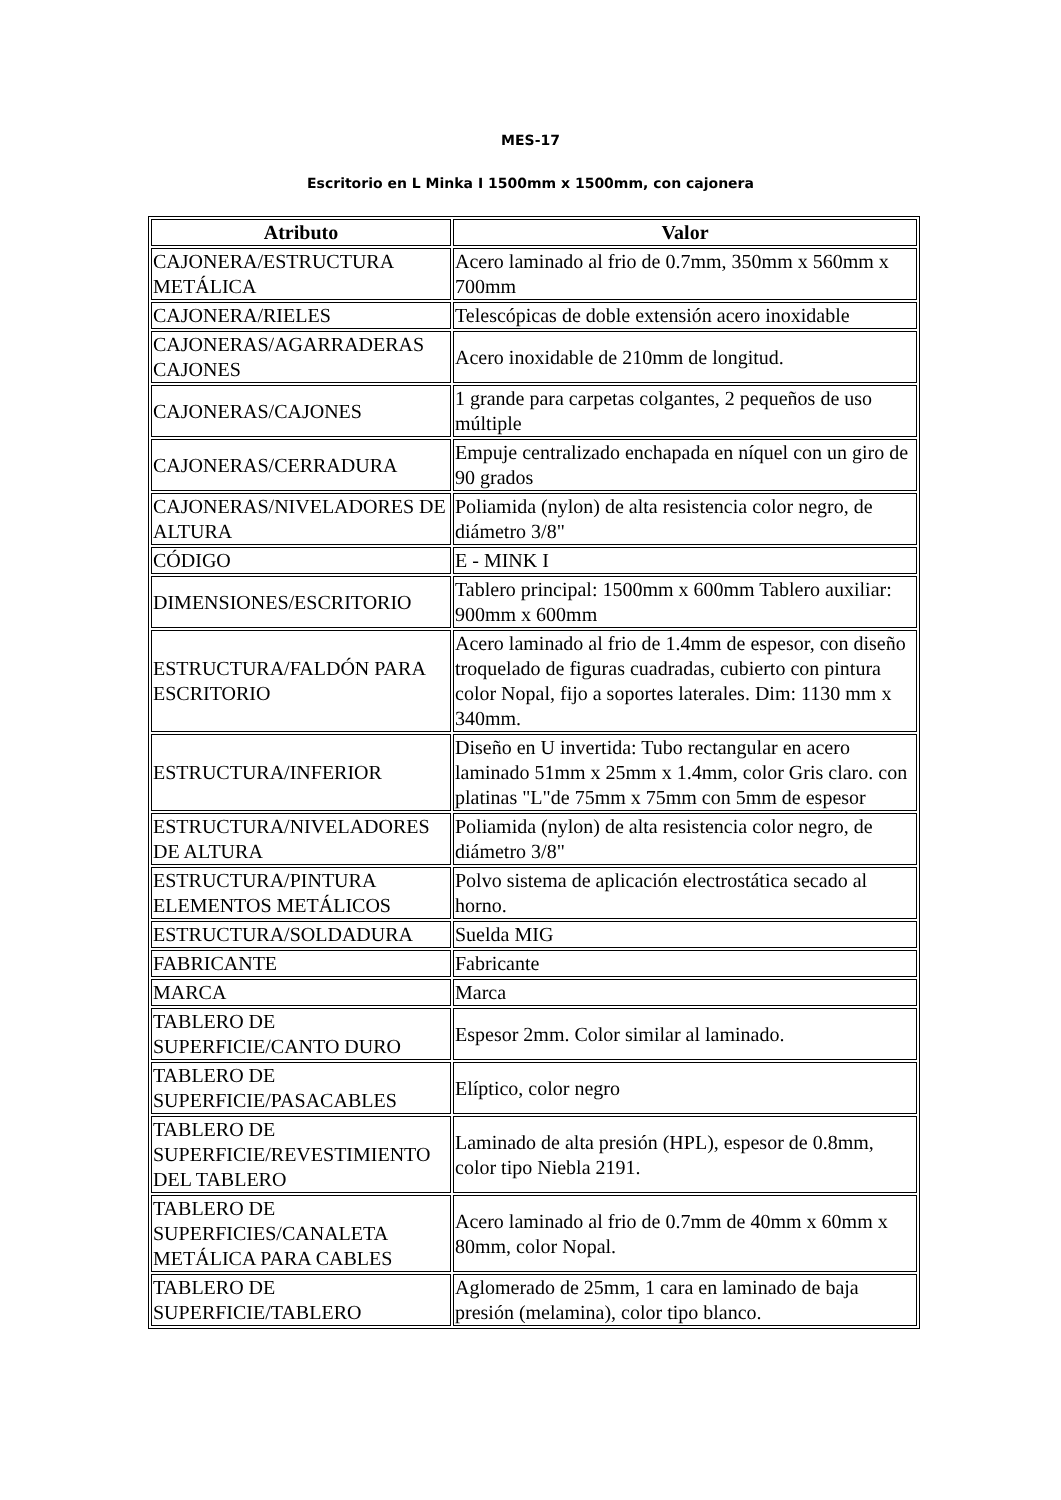MES-17
Escritorio en L Minka I 1500mm x 1500mm, con cajonera
| Atributo | Valor |
| --- | --- |
| CAJONERA/ESTRUCTURA METÁLICA | Acero laminado al frio de 0.7mm, 350mm x 560mm x 700mm |
| CAJONERA/RIELES | Telescópicas de doble extensión acero inoxidable |
| CAJONERAS/AGARRADERAS CAJONES | Acero inoxidable de 210mm de longitud. |
| CAJONERAS/CAJONES | 1 grande para carpetas colgantes, 2 pequeños de uso múltiple |
| CAJONERAS/CERRADURA | Empuje centralizado enchapada en níquel con un giro de 90 grados |
| CAJONERAS/NIVELADORES DE ALTURA | Poliamida (nylon) de alta resistencia color negro, de diámetro 3/8" |
| CÓDIGO | E - MINK I |
| DIMENSIONES/ESCRITORIO | Tablero principal: 1500mm x 600mm Tablero auxiliar: 900mm x 600mm |
| ESTRUCTURA/FALDÓN PARA ESCRITORIO | Acero laminado al frio de 1.4mm de espesor, con diseño troquelado de figuras cuadradas, cubierto con pintura color Nopal, fijo a soportes laterales. Dim: 1130 mm x 340mm. |
| ESTRUCTURA/INFERIOR | Diseño en U invertida: Tubo rectangular en acero laminado 51mm x 25mm x 1.4mm, color Gris claro. con platinas "L"de 75mm x 75mm con 5mm de espesor |
| ESTRUCTURA/NIVELADORES DE ALTURA | Poliamida (nylon) de alta resistencia color negro, de diámetro 3/8" |
| ESTRUCTURA/PINTURA ELEMENTOS METÁLICOS | Polvo sistema de aplicación electrostática secado al horno. |
| ESTRUCTURA/SOLDADURA | Suelda MIG |
| FABRICANTE | Fabricante |
| MARCA | Marca |
| TABLERO DE SUPERFICIE/CANTO DURO | Espesor 2mm. Color similar al laminado. |
| TABLERO DE SUPERFICIE/PASACABLES | Elíptico, color negro |
| TABLERO DE SUPERFICIE/REVESTIMIENTO DEL TABLERO | Laminado de alta presión (HPL), espesor de 0.8mm, color tipo Niebla 2191. |
| TABLERO DE SUPERFICIES/CANALETA METÁLICA PARA CABLES | Acero laminado al frio de 0.7mm de 40mm x 60mm x 80mm, color Nopal. |
| TABLERO DE SUPERFICIE/TABLERO | Aglomerado de 25mm, 1 cara en laminado de baja presión (melamina), color tipo blanco. |